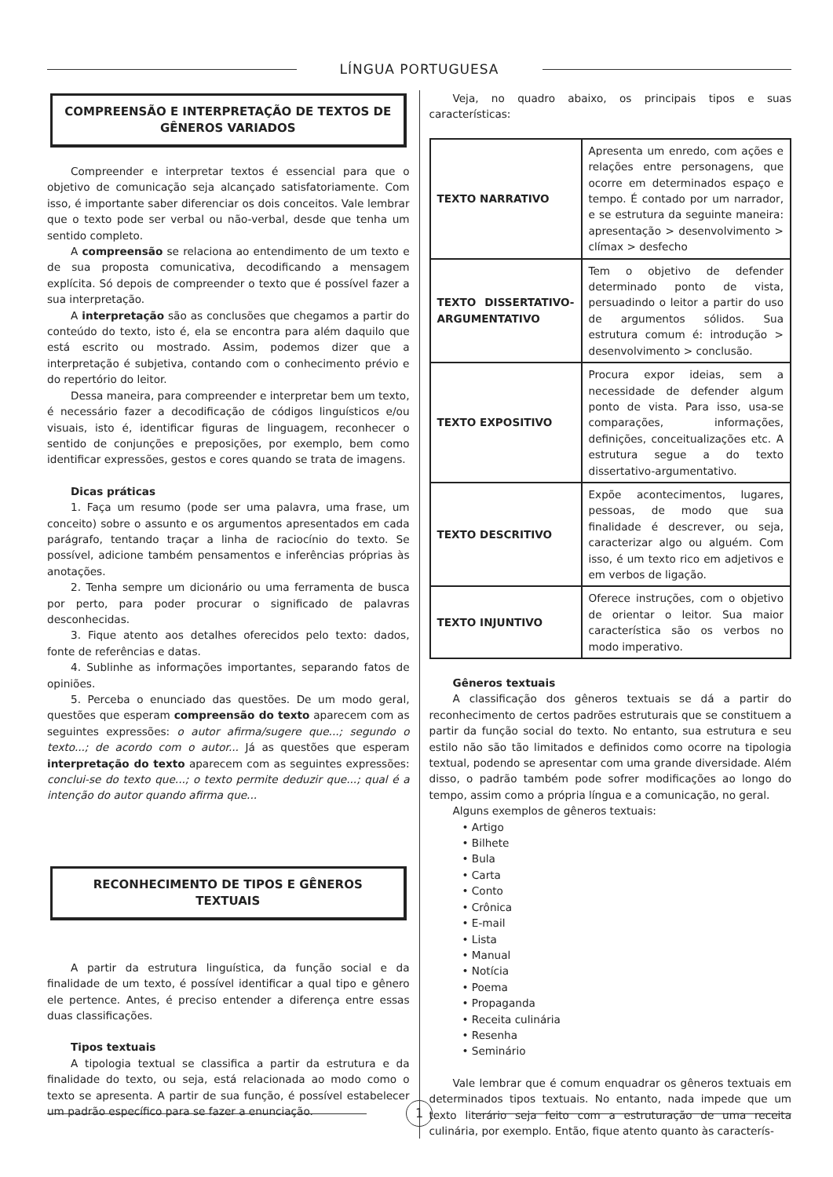LÍNGUA PORTUGUESA
COMPREENSÃO E INTERPRETAÇÃO DE TEXTOS DE GÊNEROS VARIADOS
Compreender e interpretar textos é essencial para que o objetivo de comunicação seja alcançado satisfatoriamente. Com isso, é importante saber diferenciar os dois conceitos. Vale lembrar que o texto pode ser verbal ou não-verbal, desde que tenha um sentido completo.
A compreensão se relaciona ao entendimento de um texto e de sua proposta comunicativa, decodificando a mensagem explícita. Só depois de compreender o texto que é possível fazer a sua interpretação.
A interpretação são as conclusões que chegamos a partir do conteúdo do texto, isto é, ela se encontra para além daquilo que está escrito ou mostrado. Assim, podemos dizer que a interpretação é subjetiva, contando com o conhecimento prévio e do repertório do leitor.
Dessa maneira, para compreender e interpretar bem um texto, é necessário fazer a decodificação de códigos linguísticos e/ou visuais, isto é, identificar figuras de linguagem, reconhecer o sentido de conjunções e preposições, por exemplo, bem como identificar expressões, gestos e cores quando se trata de imagens.
Dicas práticas
1. Faça um resumo (pode ser uma palavra, uma frase, um conceito) sobre o assunto e os argumentos apresentados em cada parágrafo, tentando traçar a linha de raciocínio do texto. Se possível, adicione também pensamentos e inferências próprias às anotações.
2. Tenha sempre um dicionário ou uma ferramenta de busca por perto, para poder procurar o significado de palavras desconhecidas.
3. Fique atento aos detalhes oferecidos pelo texto: dados, fonte de referências e datas.
4. Sublinhe as informações importantes, separando fatos de opiniões.
5. Perceba o enunciado das questões. De um modo geral, questões que esperam compreensão do texto aparecem com as seguintes expressões: o autor afirma/sugere que...; segundo o texto...; de acordo com o autor... Já as questões que esperam interpretação do texto aparecem com as seguintes expressões: conclui-se do texto que...; o texto permite deduzir que...; qual é a intenção do autor quando afirma que...
RECONHECIMENTO DE TIPOS E GÊNEROS TEXTUAIS
A partir da estrutura linguística, da função social e da finalidade de um texto, é possível identificar a qual tipo e gênero ele pertence. Antes, é preciso entender a diferença entre essas duas classificações.
Tipos textuais
A tipologia textual se classifica a partir da estrutura e da finalidade do texto, ou seja, está relacionada ao modo como o texto se apresenta. A partir de sua função, é possível estabelecer um padrão específico para se fazer a enunciação.
Veja, no quadro abaixo, os principais tipos e suas características:
| TEXTO NARRATIVO | Apresenta um enredo, com ações e relações entre personagens, que ocorre em determinados espaço e tempo. É contado por um narrador, e se estrutura da seguinte maneira: apresentação > desenvolvimento > clímax > desfecho |
| TEXTO DISSERTATIVO-ARGUMENTATIVO | Tem o objetivo de defender determinado ponto de vista, persuadindo o leitor a partir do uso de argumentos sólidos. Sua estrutura comum é: introdução > desenvolvimento > conclusão. |
| TEXTO EXPOSITIVO | Procura expor ideias, sem a necessidade de defender algum ponto de vista. Para isso, usa-se comparações, informações, definições, conceitualizações etc. A estrutura segue a do texto dissertativo-argumentativo. |
| TEXTO DESCRITIVO | Expõe acontecimentos, lugares, pessoas, de modo que sua finalidade é descrever, ou seja, caracterizar algo ou alguém. Com isso, é um texto rico em adjetivos e em verbos de ligação. |
| TEXTO INJUNTIVO | Oferece instruções, com o objetivo de orientar o leitor. Sua maior característica são os verbos no modo imperativo. |
Gêneros textuais
A classificação dos gêneros textuais se dá a partir do reconhecimento de certos padrões estruturais que se constituem a partir da função social do texto. No entanto, sua estrutura e seu estilo não são tão limitados e definidos como ocorre na tipologia textual, podendo se apresentar com uma grande diversidade. Além disso, o padrão também pode sofrer modificações ao longo do tempo, assim como a própria língua e a comunicação, no geral.
Alguns exemplos de gêneros textuais:
• Artigo
• Bilhete
• Bula
• Carta
• Conto
• Crônica
• E-mail
• Lista
• Manual
• Notícia
• Poema
• Propaganda
• Receita culinária
• Resenha
• Seminário
Vale lembrar que é comum enquadrar os gêneros textuais em determinados tipos textuais. No entanto, nada impede que um texto literário seja feito com a estruturação de uma receita culinária, por exemplo. Então, fique atento quanto às caracterís-
1